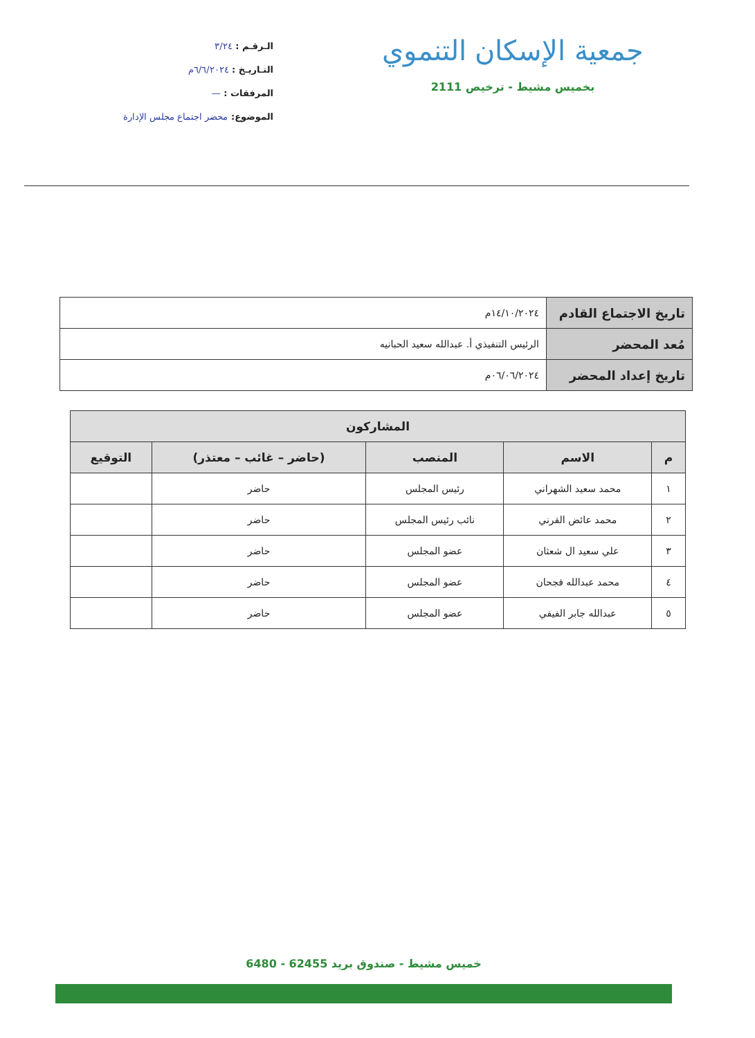جمعية الإسكان التنموي
بخميس مشيط - ترخيص 2111
الـرقـم : ٣/٢٤
التـاريـخ : ٦/٦/٢٠٢٤م
المرفقات : —
الموضوع: محضر اجتماع مجلس الإدارة
| تاريخ الاجتماع القادم | ١٤/١٠/٢٠٢٤م |
| مُعد المحضر | الرئيس التنفيذي أ. عبدالله سعيد الحبانيه |
| تاريخ إعداد المحضر | ٠٦/٠٦/٢٠٢٤م |
| المشاركون | | | | |
| --- | --- | --- | --- | --- |
| م | الاسم | المنصب | (حاضر – غائب – معتذر) | التوقيع |
| ١ | محمد سعيد الشهراني | رئيس المجلس | حاضر | |
| ٢ | محمد عائض القرني | نائب رئيس المجلس | حاضر | |
| ٣ | علي سعيد ال شعثان | عضو المجلس | حاضر | |
| ٤ | محمد عبدالله فجحان | عضو المجلس | حاضر | |
| ٥ | عبدالله جابر الفيفي | عضو المجلس | حاضر | |
خميس مشيط - صندوق بريد 62455 - 6480